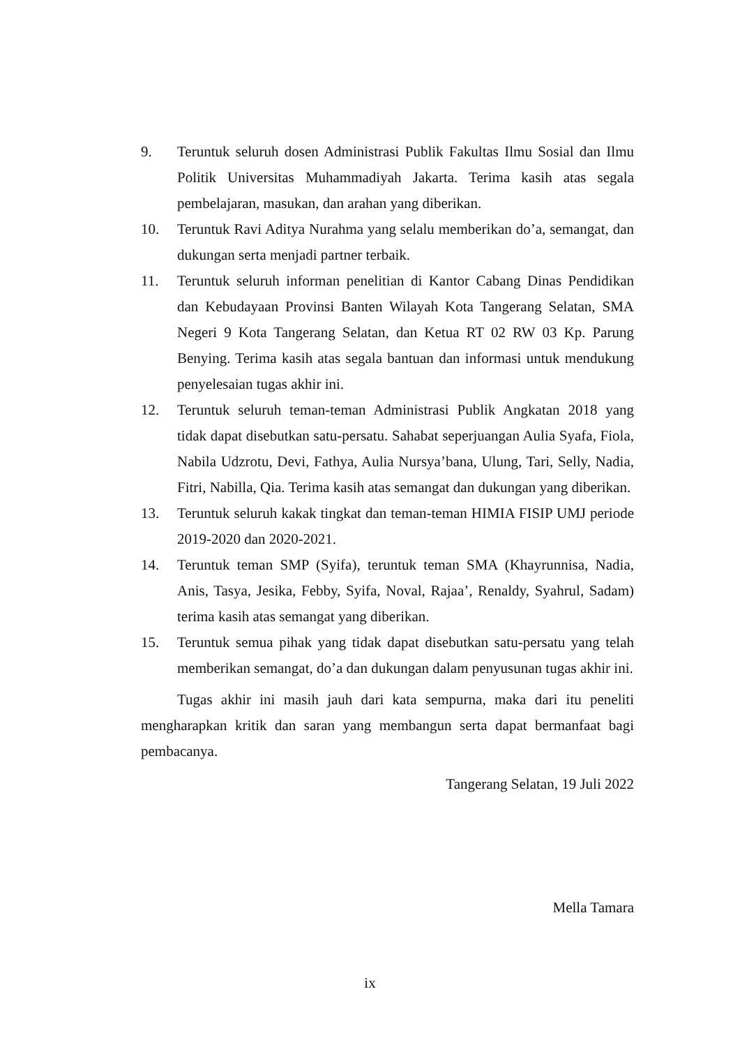9. Teruntuk seluruh dosen Administrasi Publik Fakultas Ilmu Sosial dan Ilmu Politik Universitas Muhammadiyah Jakarta. Terima kasih atas segala pembelajaran, masukan, dan arahan yang diberikan.
10. Teruntuk Ravi Aditya Nurahma yang selalu memberikan do’a, semangat, dan dukungan serta menjadi partner terbaik.
11. Teruntuk seluruh informan penelitian di Kantor Cabang Dinas Pendidikan dan Kebudayaan Provinsi Banten Wilayah Kota Tangerang Selatan, SMA Negeri 9 Kota Tangerang Selatan, dan Ketua RT 02 RW 03 Kp. Parung Benying. Terima kasih atas segala bantuan dan informasi untuk mendukung penyelesaian tugas akhir ini.
12. Teruntuk seluruh teman-teman Administrasi Publik Angkatan 2018 yang tidak dapat disebutkan satu-persatu. Sahabat seperjuangan Aulia Syafa, Fiola, Nabila Udzrotu, Devi, Fathya, Aulia Nursya’bana, Ulung, Tari, Selly, Nadia, Fitri, Nabilla, Qia. Terima kasih atas semangat dan dukungan yang diberikan.
13. Teruntuk seluruh kakak tingkat dan teman-teman HIMIA FISIP UMJ periode 2019-2020 dan 2020-2021.
14. Teruntuk teman SMP (Syifa), teruntuk teman SMA (Khayrunnisa, Nadia, Anis, Tasya, Jesika, Febby, Syifa, Noval, Rajaa’, Renaldy, Syahrul, Sadam) terima kasih atas semangat yang diberikan.
15. Teruntuk semua pihak yang tidak dapat disebutkan satu-persatu yang telah memberikan semangat, do’a dan dukungan dalam penyusunan tugas akhir ini.
Tugas akhir ini masih jauh dari kata sempurna, maka dari itu peneliti mengharapkan kritik dan saran yang membangun serta dapat bermanfaat bagi pembacanya.
Tangerang Selatan, 19 Juli 2022
Mella Tamara
ix